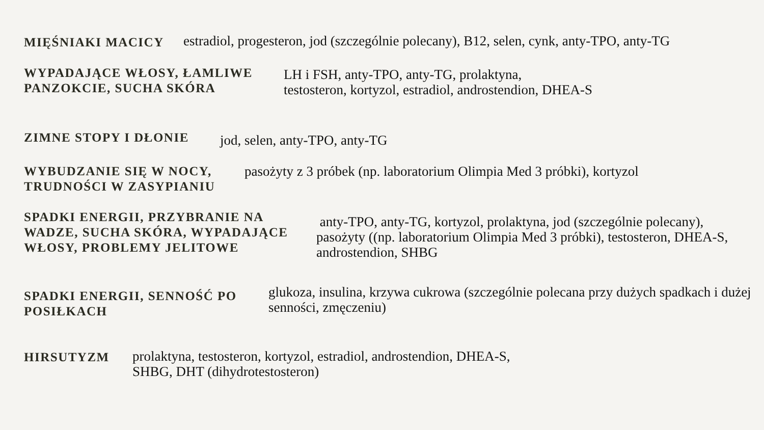MIĘŚNIAKI MACICY
estradiol, progesteron, jod (szczególnie polecany), B12, selen, cynk, anty-TPO, anty-TG
WYPADAJĄCE WŁOSY, ŁAMLIWE PANZOKCIE, SUCHA SKÓRA
LH i FSH, anty-TPO, anty-TG, prolaktyna,
testosteron, kortyzol, estradiol, androstendion, DHEA-S
ZIMNE STOPY I DŁONIE
jod, selen, anty-TPO, anty-TG
WYBUDZANIE SIĘ W NOCY, TRUDNOŚCI W ZASYPIANIU
pasożyty z 3 próbek (np. laboratorium Olimpia Med 3 próbki), kortyzol
SPADKI ENERGII, PRZYBRANIE NA WADZE, SUCHA SKÓRA, WYPADAJĄCE WŁOSY, PROBLEMY JELITOWE
anty-TPO, anty-TG, kortyzol, prolaktyna, jod (szczególnie polecany),
pasożyty ((np. laboratorium Olimpia Med 3 próbki), testosteron, DHEA-S,
androstendion, SHBG
SPADKI ENERGII, SENNOŚĆ PO POSIŁKACH
glukoza, insulina, krzywa cukrowa (szczególnie polecana przy dużych spadkach i dużej
senności, zmęczeniu)
HIRSUTYZM prolaktyna, testosteron, kortyzol, estradiol, androstendion, DHEA-S,
SHBG, DHT (dihydrotestosteron)